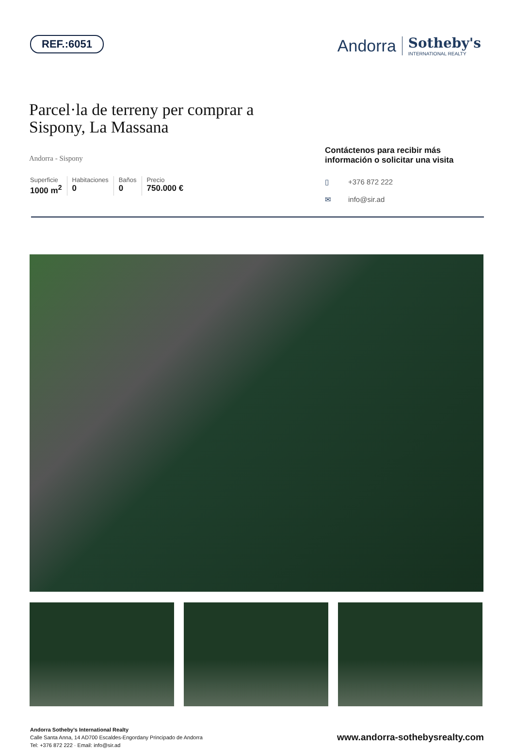REF.:6051
Andorra
Sotheby's
INTERNATIONAL REALTY
Parcel·la de terreny per comprar a Sispony, La Massana
Andorra - Sispony
Superficie
1000 m<sup>2</sup>
Habitaciones
0
Baños
0
Precio
750.000 €
Contáctenos para recibir más información o solicitar una visita
▯ +376 872 222
✉ info@sir.ad
Andorra Sotheby's International Realty
Calle Santa Anna, 14 AD700 Escaldes-Engordany Principado de Andorra
Tel: +376 872 222 · Email: info@sir.ad
www.andorra-sothebysrealty.com